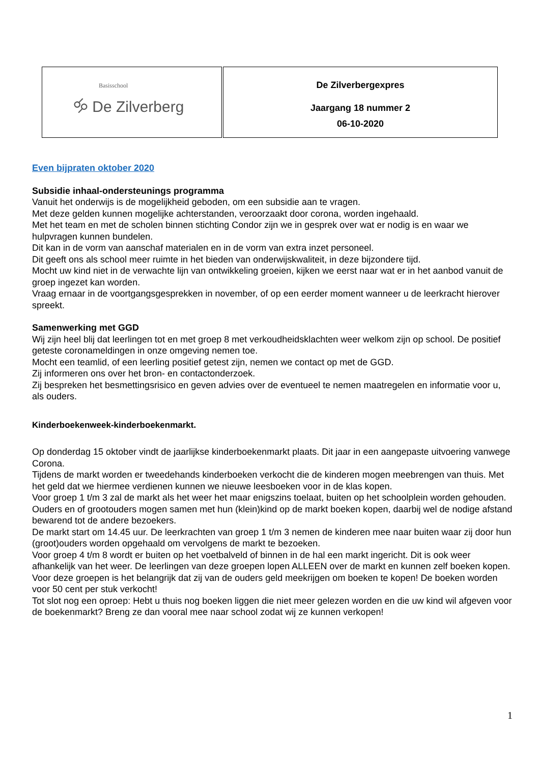| Basisschool 🝰 De Zilverberg | De Zilverbergexpres Jaargang 18 nummer 2 06-10-2020 |
Even bijpraten oktober 2020
Subsidie inhaal-ondersteunings programma
Vanuit het onderwijs is de mogelijkheid geboden, om een subsidie aan te vragen.
Met deze gelden kunnen mogelijke achterstanden, veroorzaakt door corona, worden ingehaald.
Met het team en met de scholen binnen stichting Condor zijn we in gesprek over wat er nodig is en waar we hulpvragen kunnen bundelen.
Dit kan in de vorm van aanschaf materialen en in de vorm van extra inzet personeel.
Dit geeft ons als school meer ruimte in het bieden van onderwijskwaliteit, in deze bijzondere tijd.
Mocht uw kind niet in de verwachte lijn van ontwikkeling groeien, kijken we eerst naar wat er in het aanbod vanuit de groep ingezet kan worden.
Vraag ernaar in de voortgangsgesprekken in november, of op een eerder moment wanneer u de leerkracht hierover spreekt.
Samenwerking met GGD
Wij zijn heel blij dat leerlingen tot en met groep 8 met verkoudheidsklachten weer welkom zijn op school. De positief geteste coronameldingen in onze omgeving nemen toe.
Mocht een teamlid, of een leerling positief getest zijn, nemen we contact op met de GGD.
Zij informeren ons over het bron- en contactonderzoek.
Zij bespreken het besmettingsrisico en geven advies over de eventueel te nemen maatregelen en informatie voor u, als ouders.
Kinderboekenweek-kinderboekenmarkt.
Op donderdag 15 oktober vindt de jaarlijkse kinderboekenmarkt plaats. Dit jaar in een aangepaste uitvoering vanwege Corona.
Tijdens de markt worden er tweedehands kinderboeken verkocht die de kinderen mogen meebrengen van thuis. Met het geld dat we hiermee verdienen kunnen we nieuwe leesboeken voor in de klas kopen.
Voor groep 1 t/m 3 zal de markt als het weer het maar enigszins toelaat, buiten op het schoolplein worden gehouden. Ouders en of grootouders mogen samen met hun (klein)kind op de markt boeken kopen, daarbij wel de nodige afstand bewarend tot de andere bezoekers.
De markt start om 14.45 uur. De leerkrachten van groep 1 t/m 3 nemen de kinderen mee naar buiten waar zij door hun (groot)ouders worden opgehaald om vervolgens de markt te bezoeken.
Voor groep 4 t/m 8 wordt er buiten op het voetbalveld of binnen in de hal een markt ingericht. Dit is ook weer afhankelijk van het weer. De leerlingen van deze groepen lopen ALLEEN over de markt en kunnen zelf boeken kopen.
Voor deze groepen is het belangrijk dat zij van de ouders geld meekrijgen om boeken te kopen! De boeken worden voor 50 cent per stuk verkocht!
Tot slot nog een oproep: Hebt u thuis nog boeken liggen die niet meer gelezen worden en die uw kind wil afgeven voor de boekenmarkt? Breng ze dan vooral mee naar school zodat wij ze kunnen verkopen!
1